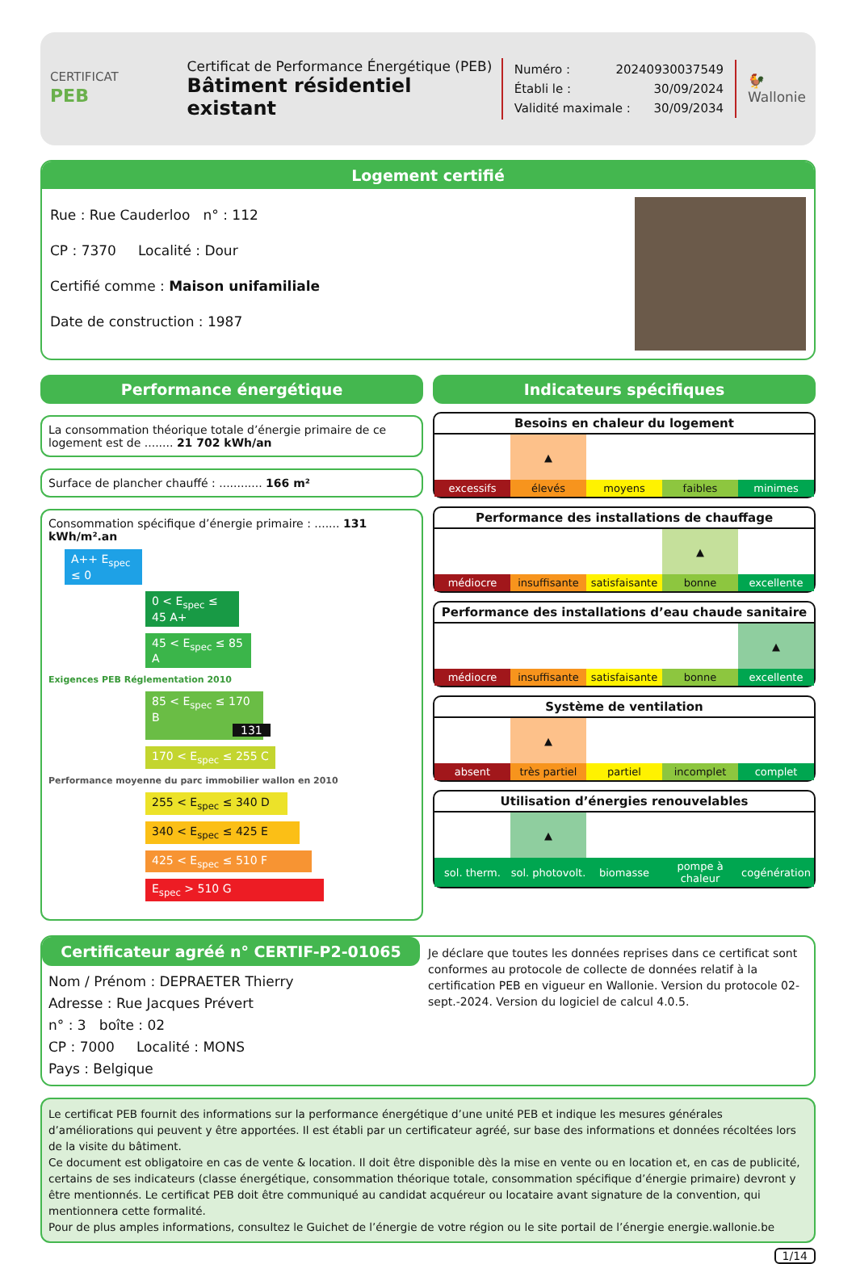CERTIFICAT
PEB
Certificat de Performance Énergétique (PEB)
Bâtiment résidentiel existant
Numéro : 20240930037549
Établi le : 30/09/2024
Validité maximale : 30/09/2034
🐓
Wallonie
Logement certifié
Rue : Rue Cauderloo n° : 112
CP : 7370 Localité : Dour
Certifié comme : Maison unifamiliale
Date de construction : 1987
Performance énergétique
La consommation théorique totale d’énergie primaire de ce logement est de ........ 21 702 kWh/an
Surface de plancher chauffé : ............ 166 m²
Consommation spécifique d’énergie primaire : ....... 131 kWh/m².an
A++ E<sub>spec</sub> ≤ 0
0 < E<sub>spec</sub> ≤ 45 A+
45 < E<sub>spec</sub> ≤ 85 A
Exigences PEB Réglementation 2010
85 < E<sub>spec</sub> ≤ 170 B 131
170 < E<sub>spec</sub> ≤ 255 C
Performance moyenne du parc immobilier wallon en 2010
255 < E<sub>spec</sub> ≤ 340 D
340 < E<sub>spec</sub> ≤ 425 E
425 < E<sub>spec</sub> ≤ 510 F
E<sub>spec</sub> > 510 G
Indicateurs spécifiques
Besoins en chaleur du logement
| | ▲ | | | |
| excessifs | élevés | moyens | faibles | minimes |
Performance des installations de chauffage
| | | | ▲ | |
| médiocre | insuffisante | satisfaisante | bonne | excellente |
Performance des installations d’eau chaude sanitaire
| | | | | ▲ |
| médiocre | insuffisante | satisfaisante | bonne | excellente |
Système de ventilation
| | ▲ | | | |
| absent | très partiel | partiel | incomplet | complet |
Utilisation d’énergies renouvelables
| | ▲ | | | |
| sol. therm. | sol. photovolt. | biomasse | pompe à chaleur | cogénération |
Certificateur agréé n° CERTIF-P2-01065
Nom / Prénom : DEPRAETER Thierry
Adresse : Rue Jacques Prévert
n° : 3 boîte : 02
CP : 7000 Localité : MONS
Pays : Belgique
Je déclare que toutes les données reprises dans ce certificat sont conformes au protocole de collecte de données relatif à la certification PEB en vigueur en Wallonie. Version du protocole 02-sept.-2024. Version du logiciel de calcul 4.0.5.
Le certificat PEB fournit des informations sur la performance énergétique d’une unité PEB et indique les mesures générales d’améliorations qui peuvent y être apportées. Il est établi par un certificateur agréé, sur base des informations et données récoltées lors de la visite du bâtiment.
Ce document est obligatoire en cas de vente & location. Il doit être disponible dès la mise en vente ou en location et, en cas de publicité, certains de ses indicateurs (classe énergétique, consommation théorique totale, consommation spécifique d’énergie primaire) devront y être mentionnés. Le certificat PEB doit être communiqué au candidat acquéreur ou locataire avant signature de la convention, qui mentionnera cette formalité.
Pour de plus amples informations, consultez le Guichet de l’énergie de votre région ou le site portail de l’énergie energie.wallonie.be
1/14